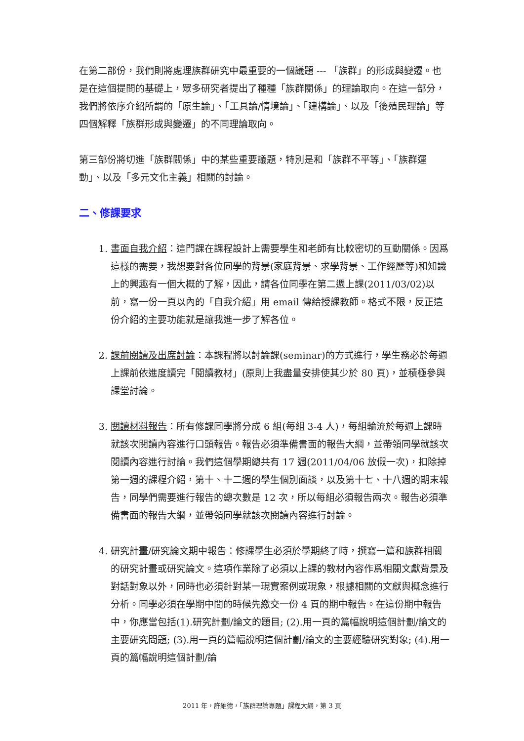在第二部份，我們則將處理族群研究中最重要的一個議題 --- 「族群」的形成與變遷。也是在這個提問的基礎上，眾多研究者提出了種種「族群關係」的理論取向。在這一部分，我們將依序介紹所謂的「原生論」、「工具論/情境論」、「建構論」、以及「後殖民理論」等四個解釋「族群形成與變遷」的不同理論取向。
第三部份將切進「族群關係」中的某些重要議題，特別是和「族群不平等」、「族群運動」、以及「多元文化主義」相關的討論。
二、修課要求
1. 書面自我介紹：這門課在課程設計上需要學生和老師有比較密切的互動關係。因爲這樣的需要，我想要對各位同學的背景(家庭背景、求學背景、工作經歷等)和知識上的興趣有一個大概的了解，因此，請各位同學在第二週上課(2011/03/02)以前，寫一份一頁以內的「自我介紹」用 email 傳給授課教師。格式不限，反正這份介紹的主要功能就是讓我進一步了解各位。
2. 課前閱讀及出席討論：本課程將以討論課(seminar)的方式進行，學生務必於每週上課前依進度讀完「閱讀教材」(原則上我盡量安排使其少於 80 頁)，並積極參與課堂討論。
3. 閱讀材料報告：所有修課同學將分成 6 組(每組 3-4 人)，每組輪流於每週上課時就該次閱讀內容進行口頭報告。報告必須準備書面的報告大綱，並帶領同學就該次閱讀內容進行討論。我們這個學期總共有 17 週(2011/04/06 放假一次)，扣除掉第一週的課程介紹，第十、十二週的學生個別面談，以及第十七、十八週的期末報告，同學們需要進行報告的總次數是 12 次，所以每組必須報告兩次。報告必須準備書面的報告大綱，並帶領同學就該次閱讀內容進行討論。
4. 研究計畫/研究論文期中報告：修課學生必須於學期終了時，撰寫一篇和族群相關的研究計畫或研究論文。這項作業除了必須以上課的教材內容作爲相關文獻背景及對話對象以外，同時也必須針對某一現實案例或現象，根據相關的文獻與概念進行分析。同學必須在學期中間的時候先繳交一份 4 頁的期中報告。在這份期中報告中，你應當包括(1).研究計劃/論文的題目; (2).用一頁的篇幅說明這個計劃/論文的主要研究問題; (3).用一頁的篇幅說明這個計劃/論文的主要經驗研究對象; (4).用一頁的篇幅說明這個計劃/論
2011 年，許維德，「族群理論專題」課程大綱，第 3 頁